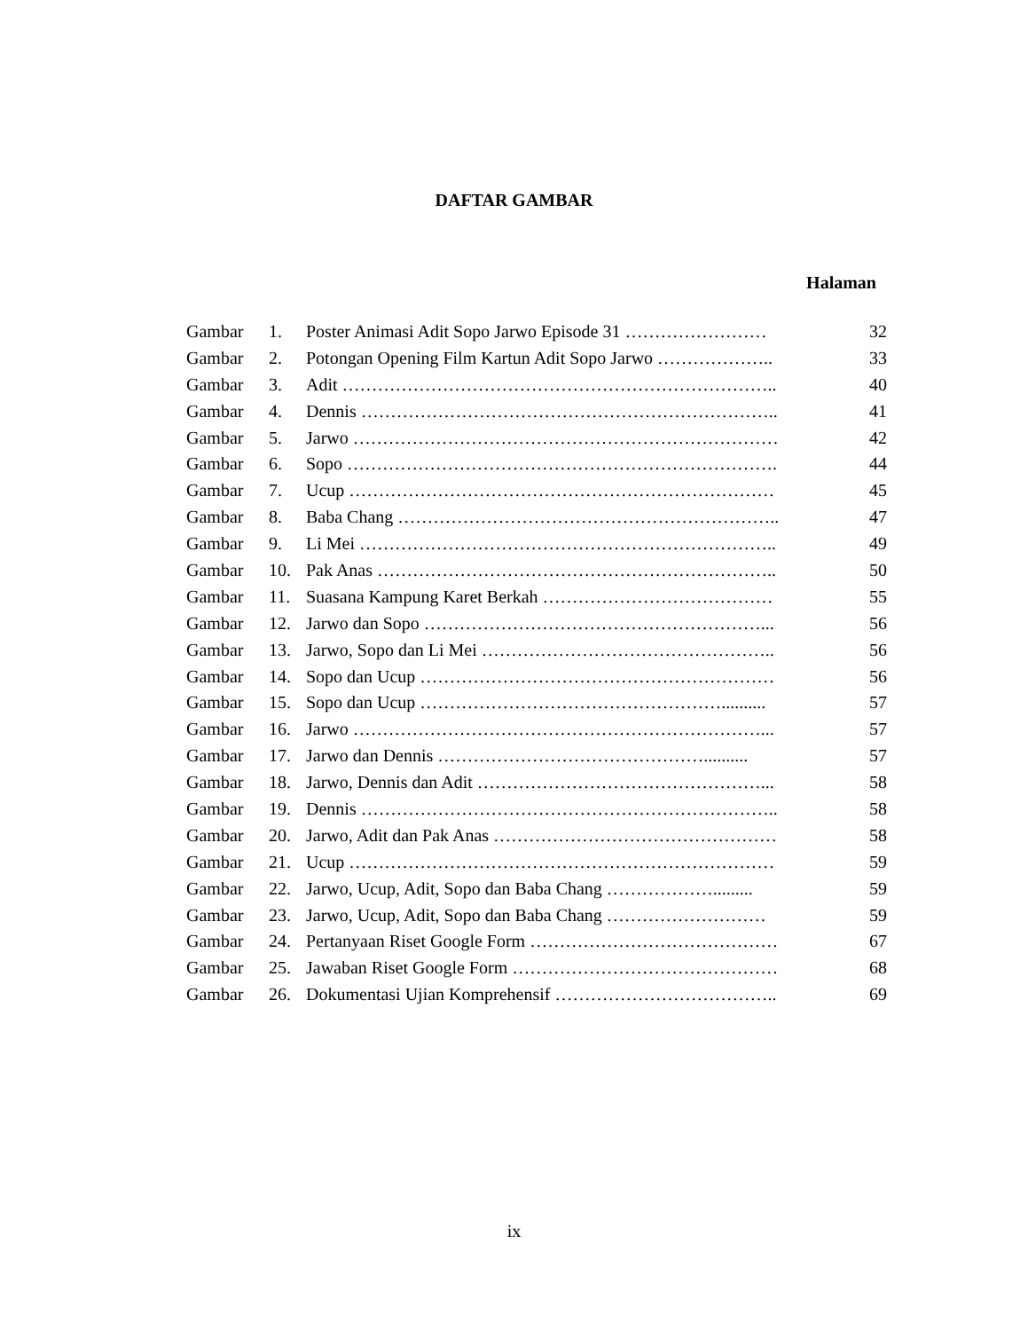DAFTAR GAMBAR
Halaman
| Gambar | 1. | Poster Animasi Adit Sopo Jarwo Episode 31 …………………… | 32 |
| Gambar | 2. | Potongan Opening Film Kartun Adit Sopo Jarwo ……………….. | 33 |
| Gambar | 3. | Adit ……………………………………………………………….. | 40 |
| Gambar | 4. | Dennis …………………………………………………………….. | 41 |
| Gambar | 5. | Jarwo ……………………………………………………………… | 42 |
| Gambar | 6. | Sopo ………………………………………………………………. | 44 |
| Gambar | 7. | Ucup ……………………………………………………………… | 45 |
| Gambar | 8. | Baba Chang ……………………………………………………….. | 47 |
| Gambar | 9. | Li Mei …………………………………………………………….. | 49 |
| Gambar | 10. | Pak Anas ………………………………………………………….. | 50 |
| Gambar | 11. | Suasana Kampung Karet Berkah ………………………………… | 55 |
| Gambar | 12. | Jarwo dan Sopo …………………………………………………... | 56 |
| Gambar | 13. | Jarwo, Sopo dan Li Mei ………………………………………….. | 56 |
| Gambar | 14. | Sopo dan Ucup …………………………………………………… | 56 |
| Gambar | 15. | Sopo dan Ucup …………………………………………….......... | 57 |
| Gambar | 16. | Jarwo ……………………………………………………………... | 57 |
| Gambar | 17. | Jarwo dan Dennis ……………………………………….......... | 57 |
| Gambar | 18. | Jarwo, Dennis dan Adit …………………………………………... | 58 |
| Gambar | 19. | Dennis …………………………………………………………….. | 58 |
| Gambar | 20. | Jarwo, Adit dan Pak Anas ………………………………………… | 58 |
| Gambar | 21. | Ucup ……………………………………………………………… | 59 |
| Gambar | 22. | Jarwo, Ucup, Adit, Sopo dan Baba Chang ………………......... | 59 |
| Gambar | 23. | Jarwo, Ucup, Adit, Sopo dan Baba Chang ……………………… | 59 |
| Gambar | 24. | Pertanyaan Riset Google Form …………………………………… | 67 |
| Gambar | 25. | Jawaban Riset Google Form ……………………………………… | 68 |
| Gambar | 26. | Dokumentasi Ujian Komprehensif ……………………………….. | 69 |
ix